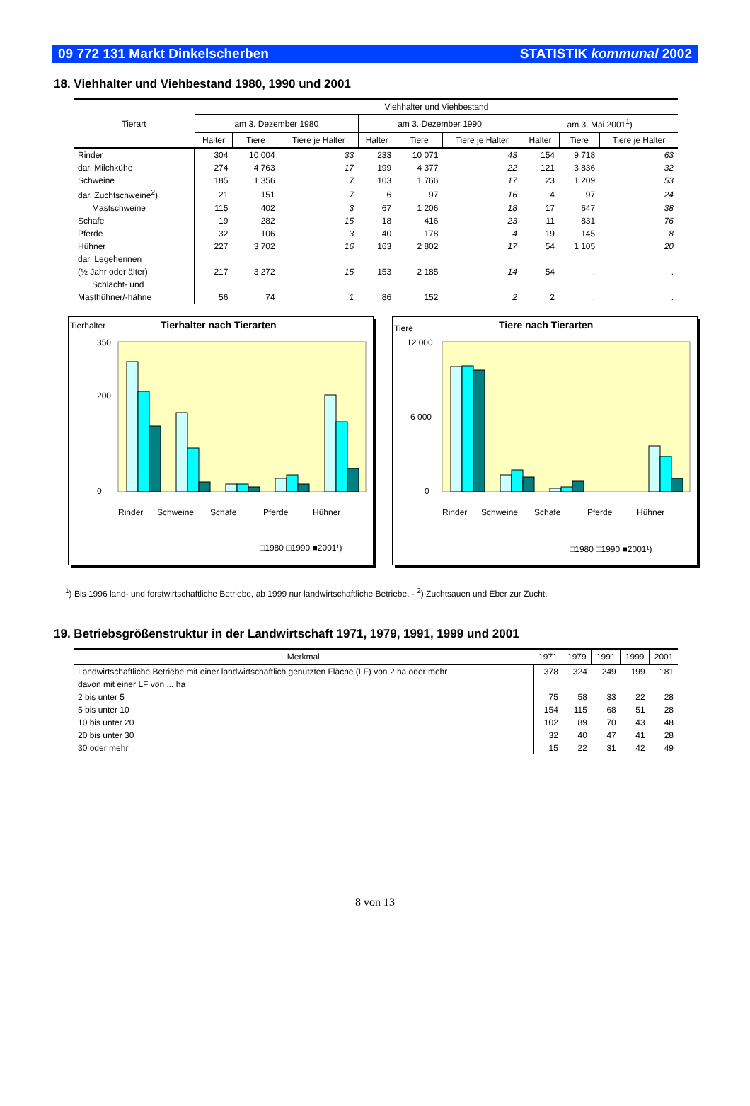09 772 131 Markt Dinkelscherben STATISTIK kommunal 2002
18. Viehhalter und Viehbestand 1980, 1990 und 2001
| Tierart | Viehhalter und Viehbestand | | | | | | | | |
| --- | --- | --- | --- | --- | --- | --- | --- | --- | --- |
| | am 3. Dezember 1980 | | | am 3. Dezember 1990 | | | am 3. Mai 2001<sup>1</sup>) | | |
| | Halter | Tiere | Tiere je Halter | Halter | Tiere | Tiere je Halter | Halter | Tiere | Tiere je Halter |
| Rinder | 304 | 10 004 | 33 | 233 | 10 071 | 43 | 154 | 9 718 | 63 |
| dar. Milchkühe | 274 | 4 763 | 17 | 199 | 4 377 | 22 | 121 | 3 836 | 32 |
| Schweine | 185 | 1 356 | 7 | 103 | 1 766 | 17 | 23 | 1 209 | 53 |
| dar. Zuchtschweine<sup>2</sup>) | 21 | 151 | 7 | 6 | 97 | 16 | 4 | 97 | 24 |
| Mastschweine | 115 | 402 | 3 | 67 | 1 206 | 18 | 17 | 647 | 38 |
| Schafe | 19 | 282 | 15 | 18 | 416 | 23 | 11 | 831 | 76 |
| Pferde | 32 | 106 | 3 | 40 | 178 | 4 | 19 | 145 | 8 |
| Hühner | 227 | 3 702 | 16 | 163 | 2 802 | 17 | 54 | 1 105 | 20 |
| dar. Legehennen | | | | | | | | | |
| (½ Jahr oder älter) | 217 | 3 272 | 15 | 153 | 2 185 | 14 | 54 | . | . |
| Schlacht- und | | | | | | | | | |
| Masthühner/-hähne | 56 | 74 | 1 | 86 | 152 | 2 | 2 | . | . |
Tierhalter
Tierhalter nach Tierarten
350
0
200
Rinder
Schweine
Schafe
Pferde
Hühner
□1980 □1990 ■2001¹)
Tiere
Tiere nach Tierarten
12 000
0
6 000
Rinder
Schweine
Schafe
Pferde
Hühner
□1980 □1990 ■2001¹)
<sup>1</sup>) Bis 1996 land- und forstwirtschaftliche Betriebe, ab 1999 nur landwirtschaftliche Betriebe. - <sup>2</sup>) Zuchtsauen und Eber zur Zucht.
19. Betriebsgrößenstruktur in der Landwirtschaft 1971, 1979, 1991, 1999 und 2001
| Merkmal | 1971 | 1979 | 1991 | 1999 | 2001 |
| --- | --- | --- | --- | --- | --- |
| Landwirtschaftliche Betriebe mit einer landwirtschaftlich genutzten Fläche (LF) von 2 ha oder mehr | 378 | 324 | 249 | 199 | 181 |
| davon mit einer LF von ... ha | | | | | |
| 2 bis unter 5 | 75 | 58 | 33 | 22 | 28 |
| 5 bis unter 10 | 154 | 115 | 68 | 51 | 28 |
| 10 bis unter 20 | 102 | 89 | 70 | 43 | 48 |
| 20 bis unter 30 | 32 | 40 | 47 | 41 | 28 |
| 30 oder mehr | 15 | 22 | 31 | 42 | 49 |
8 von 13